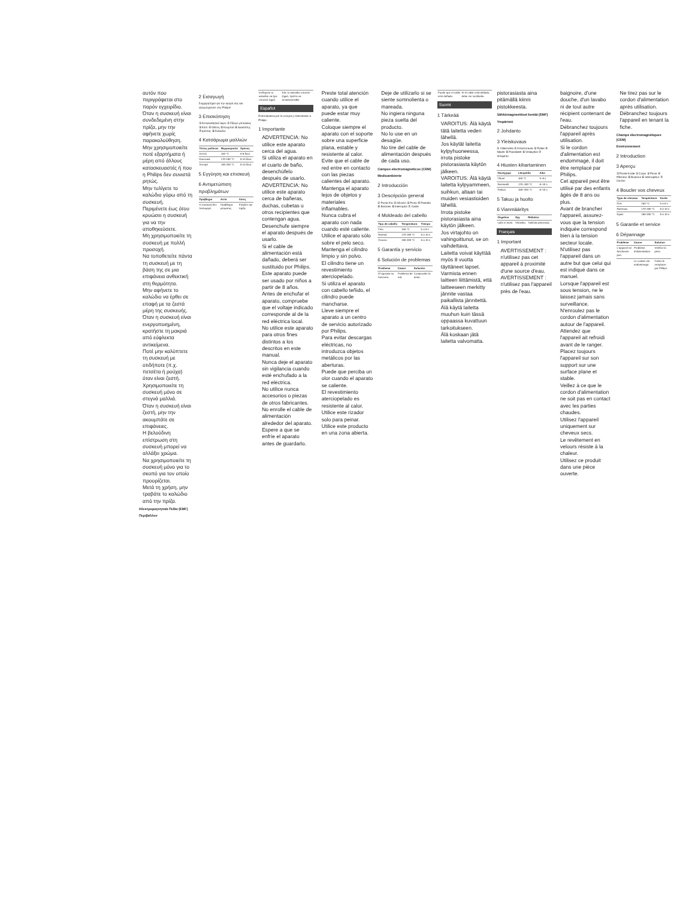αυτόν που περιγράφεται στο παρόν εγχειρίδιο.
Όταν η συσκευή είναι συνδεδεμένη στην πρίζα, μην την αφήνετε χωρίς παρακολούθηση.
Μην χρησιμοποιείτε ποτέ εξαρτήματα ή μέρη από άλλους κατασκευαστές ή που η Philips δεν συνιστά ρητώς.
Μην τυλίγετε το καλώδιο γύρω από τη συσκευή.
Περιμένετε έως ότου κρυώσει η συσκευή για να την αποθηκεύσετε.
Μη χρησιμοποιείτε τη συσκευή με πολλή προσοχή.
Να τοποθετείτε πάντα τη συσκευή με τη βάση της σε μια επιφάνεια ανθεκτική στη θερμότητα.
Μην αφήνετε το καλώδιο να έρθει σε επαφή με τα ζεστά μέρη της συσκευής.
Όταν η συσκευή είναι ενεργοποιημένη, κρατήστε τη μακριά από εύφλεκτα αντικείμενα.
Ποτέ μην καλύπτετε τη συσκευή με οτιδήποτε (π.χ. πετσέτα ή ρούχα) όταν είναι ζεστή.
Χρησιμοποιείτε τη συσκευή μόνο σε στεγνά μαλλιά.
Όταν η συσκευή είναι ζεστή, μην την ακουμπάτε σε επιφάνειες.
Η βελούδινη επίστρωση στη συσκευή μπορεί να αλλάξει χρώμα.
Να χρησιμοποιείτε τη συσκευή μόνο για το σκοπό για τον οποίο προορίζεται.
Μετά τη χρήση, μην τραβάτε το καλώδιο από την πρίζα.
Ηλεκτρομαγνητικά Πεδία (EMF)
Περιβάλλον
2 Εισαγωγή
Συγχαρητήρια για την αγορά σας και καλωσορίσατε στη Philips!
3 Επισκόπηση
① Αντιολισθητικό άκρο ② Σίδερο μπούκλας ③ Κλιπ ④ Οθόνη ⑤ Κουμπιά ⑥ Διακόπτης ⑦ Ιμάντας ⑧ Καλώδιο
4 Κατσάρωμα μαλλιών
| Τύπος μαλλιών | Θερμοκρασία | Χρόνος |
| --- | --- | --- |
| Λεπτά | 160 °C | 5-8 δευτ. |
| Κανονικά | 170-190 °C | 8-10 δευτ. |
| Χοντρά | 190-200 °C | 8-10 δευτ. |
5 Εγγύηση και επισκευή
6 Αντιμετώπιση προβλημάτων
| Πρόβλημα | Αιτία | Λύση |
| --- | --- | --- |
| Η συσκευή δεν λειτουργεί. | Πρόβλημα ρεύματος. | Ελέγξτε την πρίζα. |
| Ενδέχεται το καλώδιο να έχει υποστεί ζημιά. | Εάν το καλώδιο υποστεί ζημιά, πρέπει να αντικατασταθεί. |
Español
Enhorabuena por la compra y bienvenido a Philips.
1 Importante
ADVERTENCIA: No utilice este aparato cerca del agua.
Si utiliza el aparato en el cuarto de baño, desenchúfelo después de usarlo.
ADVERTENCIA: No utilice este aparato cerca de bañeras, duchas, cubetas u otros recipientes que contengan agua.
Desenchufe siempre el aparato después de usarlo.
Si el cable de alimentación está dañado, deberá ser sustituido por Philips.
Este aparato puede ser usado por niños a partir de 8 años.
Antes de enchufar el aparato, compruebe que el voltaje indicado corresponde al de la red eléctrica local.
No utilice este aparato para otros fines distintos a los descritos en este manual.
Nunca deje el aparato sin vigilancia cuando esté enchufado a la red eléctrica.
No utilice nunca accesorios o piezas de otros fabricantes.
No enrolle el cable de alimentación alrededor del aparato.
Espere a que se enfríe el aparato antes de guardarlo.
Preste total atención cuando utilice el aparato, ya que puede estar muy caliente.
Coloque siempre el aparato con el soporte sobre una superficie plana, estable y resistente al calor.
Evite que el cable de red entre en contacto con las piezas calientes del aparato.
Mantenga el aparato lejos de objetos y materiales inflamables.
Nunca cubra el aparato con nada cuando esté caliente.
Utilice el aparato sólo sobre el pelo seco.
Mantenga el cilindro limpio y sin polvo.
El cilindro tiene un revestimiento aterciopelado.
Si utiliza el aparato con cabello teñido, el cilindro puede mancharse.
Lleve siempre el aparato a un centro de servicio autorizado por Philips.
Para evitar descargas eléctricas, no introduzca objetos metálicos por las aberturas.
Puede que perciba un olor cuando el aparato se caliente.
El revestimiento aterciopelado es resistente al calor.
Utilice este rizador solo para peinar.
Utilice este producto en una zona abierta.
Deje de utilizarlo si se siente somnolienta o mareada.
No ingiera ninguna pieza suelta del producto.
No lo use en un desagüe.
No tire del cable de alimentación después de cada uso.
Campos electromagnéticos (CEM)
Medioambiente
2 Introducción
3 Descripción general
① Punta fría ② Cilindro ③ Pinza ④ Pantalla ⑤ Botones ⑥ Interruptor ⑦ Cable
4 Moldeado del cabello
| Tipo de cabello | Temperatura | Tiempo |
| --- | --- | --- |
| Fino | 160 °C | 5 a 8 s |
| Normal | 170-190 °C | 8 a 10 s |
| Grueso | 190-200 °C | 8 a 10 s |
5 Garantía y servicio
6 Solución de problemas
| Problema | Causa | Solución |
| --- | --- | --- |
| El aparato no funciona. | Problema de red. | Compruebe la toma. |
| Puede que el cable esté dañado. | Si el cable está dañado, debe ser sustituido. |
Suomi
1 Tärkeää
VAROITUS: Älä käytä tätä laitetta veden lähellä.
Jos käytät laitetta kylpyhuoneessa, irrota pistoke pistorasiasta käytön jälkeen.
VAROITUS: Älä käytä laitetta kylpyammeen, suihkun, altaan tai muiden vesiastioiden lähellä.
Irrota pistoke pistorasiasta aina käytön jälkeen.
Jos virtajohto on vahingoittunut, se on vaihdettava.
Laitetta voivat käyttää myös 8 vuotta täyttäneet lapset.
Varmista ennen laitteen liittämistä, että laitteeseen merkitty jännite vastaa paikallista jännitettä.
Älä käytä laitetta muuhun kuin tässä oppaassa kuvattuun tarkoitukseen.
Älä koskaan jätä laitetta valvomatta.
pistorasiasta aina pitämällä kiinni pistokkeesta.
Sähkömagneettiset kentät (EMF)
Ympäristö
2 Johdanto
3 Yleiskuvaus
① Viileä kärki ② Kiharrinrauta ③ Pidike ④ Näyttö ⑤ Painikkeet ⑥ Virtakytkin ⑦ Virtajohto
4 Hiusten kihartaminen
| Hiustyyppi | Lämpötila | Aika |
| --- | --- | --- |
| Ohuet | 160 °C | 5–8 s |
| Normaalit | 170–190 °C | 8–10 s |
| Paksut | 190–200 °C | 8–10 s |
5 Takuu ja huolto
6 Vianmääritys
| Ongelma | Syy | Ratkaisu |
| --- | --- | --- |
| Laite ei toimi. | Virtavika. | Tarkista pistorasia. |
Français
1 Important
AVERTISSEMENT : n'utilisez pas cet appareil à proximité d'une source d'eau.
AVERTISSEMENT : n'utilisez pas l'appareil près de l'eau.
baignoire, d'une douche, d'un lavabo ni de tout autre récipient contenant de l'eau.
Débranchez toujours l'appareil après utilisation.
Si le cordon d'alimentation est endommagé, il doit être remplacé par Philips.
Cet appareil peut être utilisé par des enfants âgés de 8 ans ou plus.
Avant de brancher l'appareil, assurez-vous que la tension indiquée correspond bien à la tension secteur locale.
N'utilisez pas l'appareil dans un autre but que celui qui est indiqué dans ce manuel.
Lorsque l'appareil est sous tension, ne le laissez jamais sans surveillance.
N'enroulez pas le cordon d'alimentation autour de l'appareil.
Attendez que l'appareil ait refroidi avant de le ranger.
Placez toujours l'appareil sur son support sur une surface plane et stable.
Veillez à ce que le cordon d'alimentation ne soit pas en contact avec les parties chaudes.
Utilisez l'appareil uniquement sur cheveux secs.
Le revêtement en velours résiste à la chaleur.
Utilisez ce produit dans une pièce ouverte.
Ne tirez pas sur le cordon d'alimentation après utilisation. Débranchez toujours l'appareil en tenant la fiche.
Champs électromagnétiques (CEM)
Environnement
2 Introduction
3 Aperçu
① Pointe froide ② Corps ③ Pince ④ Afficheur ⑤ Boutons ⑥ Interrupteur ⑦ Cordon
4 Boucler vos cheveux
| Type de cheveux | Température | Durée |
| --- | --- | --- |
| Fins | 160 °C | 5 à 8 s |
| Normaux | 170-190 °C | 8 à 10 s |
| Épais | 190-200 °C | 8 à 10 s |
5 Garantie et service
6 Dépannage
| Problème | Cause | Solution |
| --- | --- | --- |
| L'appareil ne fonctionne pas. | Problème d'alimentation. | Vérifiez la prise. |
| | Le cordon est endommagé. | Faites-le remplacer par Philips. |